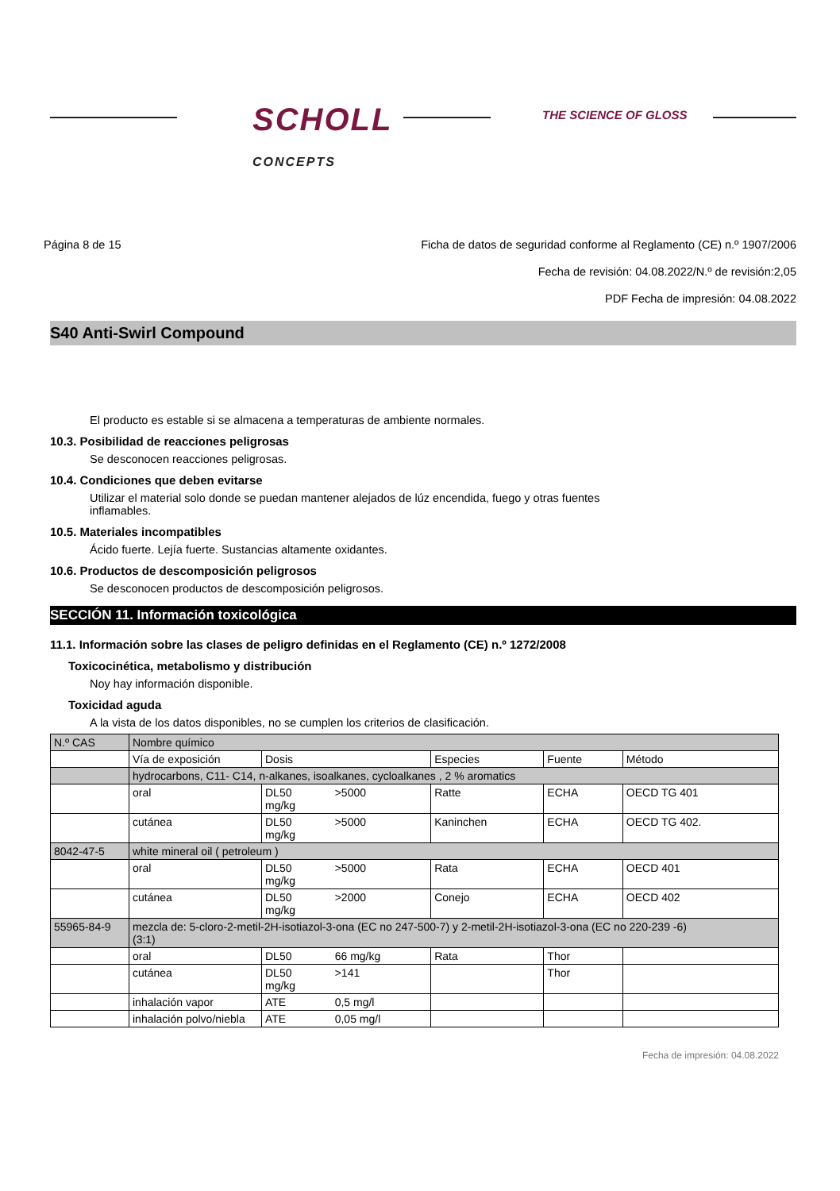SCHOLL
CONCEPTS
THE SCIENCE OF GLOSS
Página 8 de 15 Ficha de datos de seguridad conforme al Reglamento (CE) n.º 1907/2006
Fecha de revisión: 04.08.2022/N.º de revisión:2,05
PDF Fecha de impresión: 04.08.2022
S40 Anti-Swirl Compound
El producto es estable si se almacena a temperaturas de ambiente normales.
10.3. Posibilidad de reacciones peligrosas
Se desconocen reacciones peligrosas.
10.4. Condiciones que deben evitarse
Utilizar el material solo donde se puedan mantener alejados de lúz encendida, fuego y otras fuentes
inflamables.
10.5. Materiales incompatibles
Ácido fuerte. Lejía fuerte. Sustancias altamente oxidantes.
10.6. Productos de descomposición peligrosos
Se desconocen productos de descomposición peligrosos.
SECCIÓN 11. Información toxicológica
11.1. Información sobre las clases de peligro definidas en el Reglamento (CE) n.º 1272/2008
Toxicocinética, metabolismo y distribución
Noy hay información disponible.
Toxicidad aguda
A la vista de los datos disponibles, no se cumplen los criterios de clasificación.
| N.º CAS | Nombre químico | | | | | |
| --- | --- | --- | --- | --- | --- | --- |
| | Vía de exposición | Dosis | | Especies | Fuente | Método |
| | hydrocarbons, C11- C14, n-alkanes, isoalkanes, cycloalkanes , 2 % aromatics | | | | | |
| | oral | DL50 mg/kg | >5000 | Ratte | ECHA | OECD TG 401 |
| | cutánea | DL50 mg/kg | >5000 | Kaninchen | ECHA | OECD TG 402. |
| 8042-47-5 | white mineral oil ( petroleum ) | | | | | |
| | oral | DL50 mg/kg | >5000 | Rata | ECHA | OECD 401 |
| | cutánea | DL50 mg/kg | >2000 | Conejo | ECHA | OECD 402 |
| 55965-84-9 | mezcla de: 5-cloro-2-metil-2H-isotiazol-3-ona (EC no 247-500-7) y 2-metil-2H-isotiazol-3-ona (EC no 220-239 -6) (3:1) | | | | | |
| | oral | DL50 | 66 mg/kg | Rata | Thor | |
| | cutánea | DL50 mg/kg | >141 | | Thor | |
| | inhalación vapor | ATE | 0,5 mg/l | | | |
| | inhalación polvo/niebla | ATE | 0,05 mg/l | | | |
Fecha de impresión: 04.08.2022